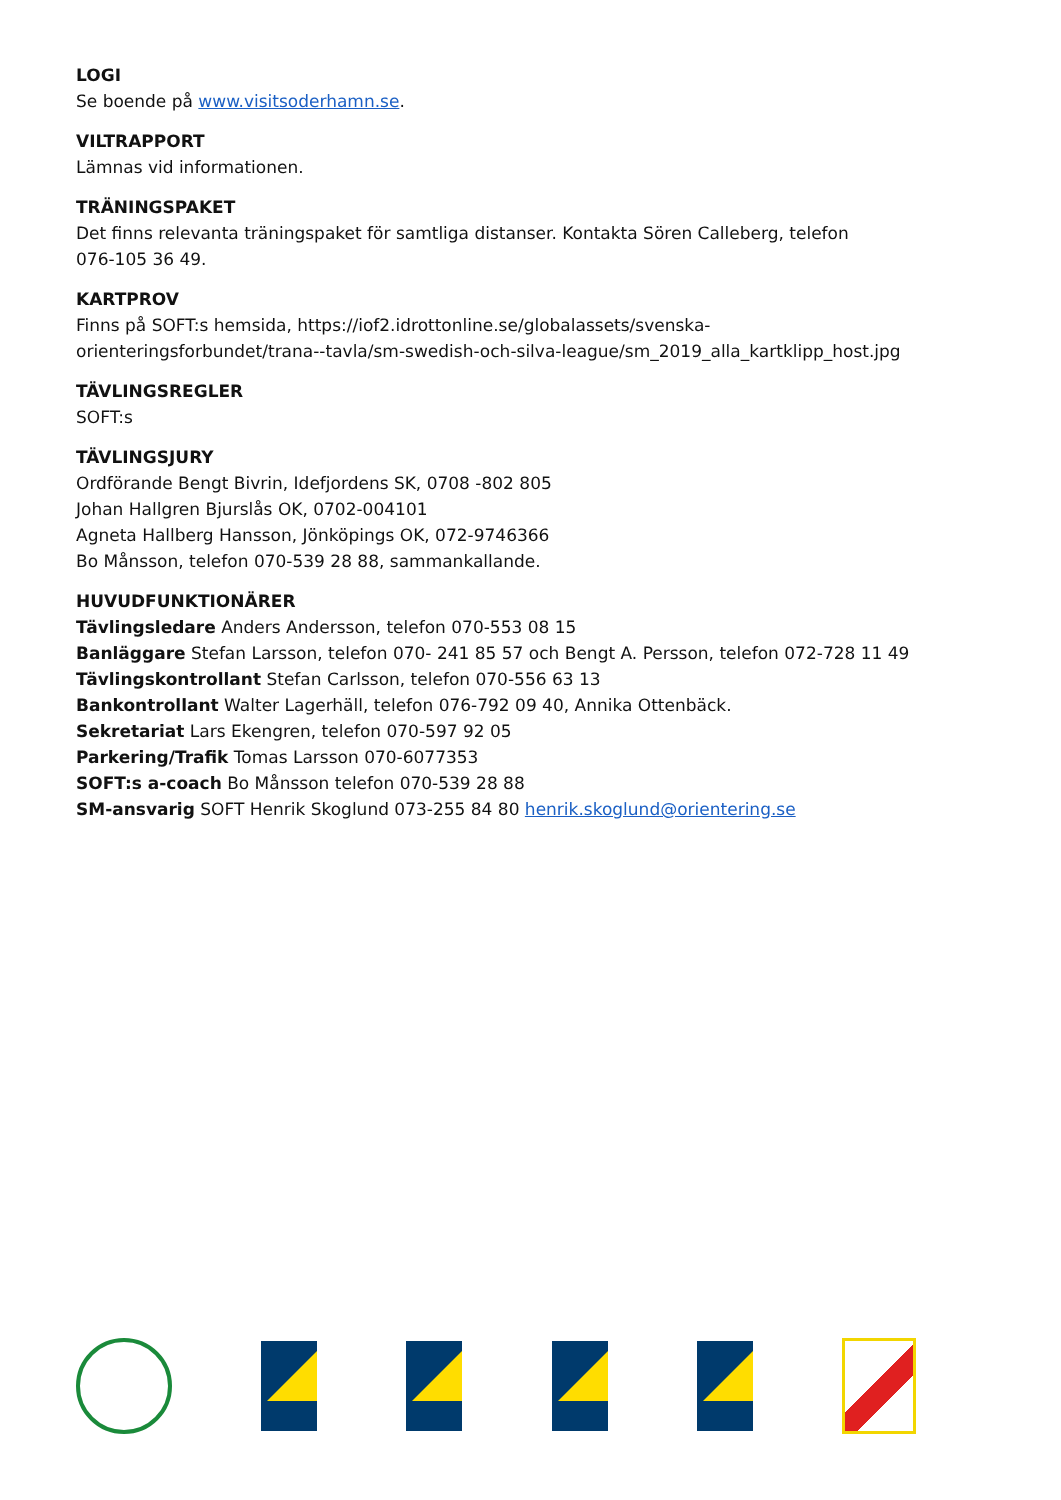LOGI
Se boende på www.visitsoderhamn.se.
VILTRAPPORT
Lämnas vid informationen.
TRÄNINGSPAKET
Det finns relevanta träningspaket för samtliga distanser. Kontakta Sören Calleberg, telefon
076-105 36 49.
KARTPROV
Finns på SOFT:s hemsida, https://iof2.idrottonline.se/globalassets/svenska-
orienteringsforbundet/trana--tavla/sm-swedish-och-silva-league/sm_2019_alla_kartklipp_host.jpg
TÄVLINGSREGLER
SOFT:s
TÄVLINGSJURY
Ordförande Bengt Bivrin, Idefjordens SK, 0708 -802 805
Johan Hallgren Bjurslås OK, 0702-004101
Agneta Hallberg Hansson, Jönköpings OK, 072-9746366
Bo Månsson, telefon 070-539 28 88, sammankallande.
HUVUDFUNKTIONÄRER
Tävlingsledare Anders Andersson, telefon 070-553 08 15
Banläggare Stefan Larsson, telefon 070- 241 85 57 och Bengt A. Persson, telefon 072-728 11 49
Tävlingskontrollant Stefan Carlsson, telefon 070-556 63 13
Bankontrollant Walter Lagerhäll, telefon 076-792 09 40, Annika Ottenbäck.
Sekretariat Lars Ekengren, telefon 070-597 92 05
Parkering/Trafik Tomas Larsson 070-6077353
SOFT:s a-coach Bo Månsson telefon 070-539 28 88
SM-ansvarig SOFT Henrik Skoglund 073-255 84 80 henrik.skoglund@orientering.se